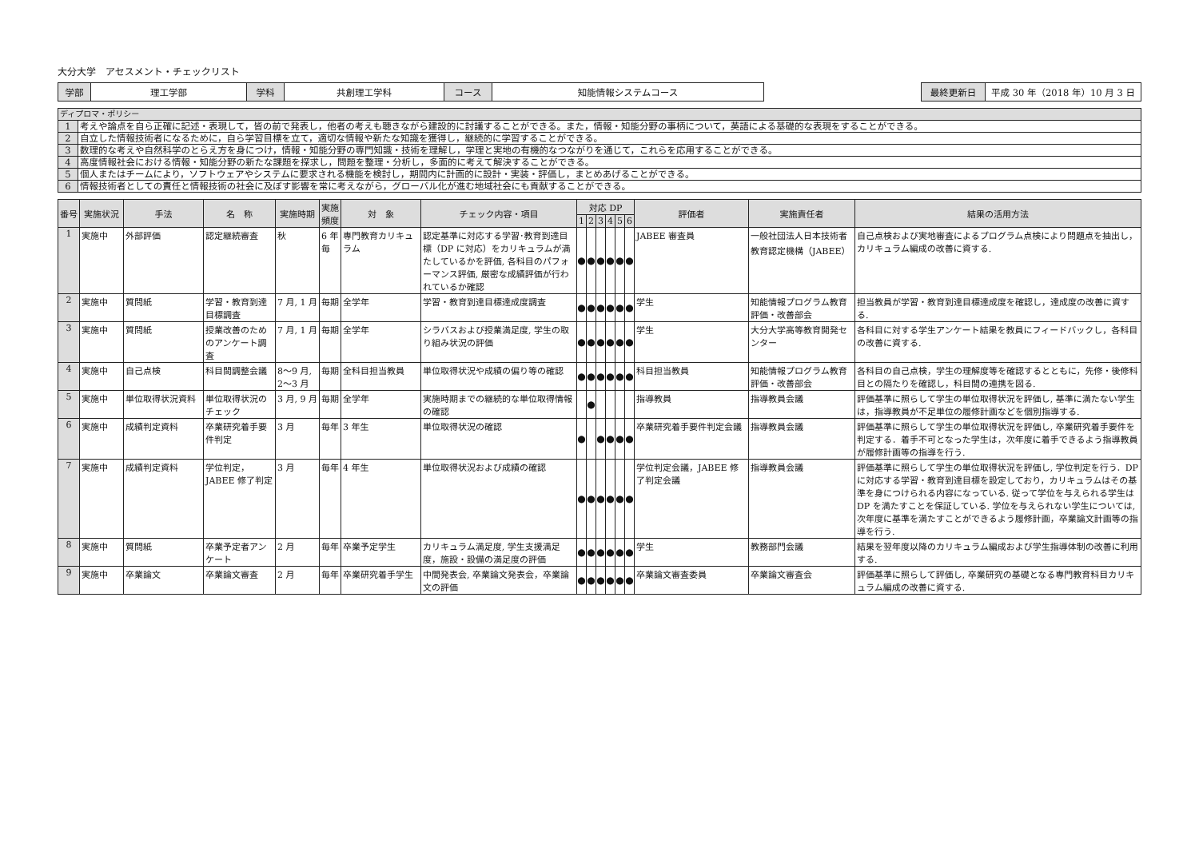大分大学　アセスメント・チェックリスト
| 学部 | 理工学部 | 学科 | 共創理工学科 | コース | 知能情報システムコース |
| 最終更新日 | 平成 30 年（2018 年）10 月 3 日 |
| ディプロマ・ポリシー | |
| 1 | 考えや論点を自ら正確に記述・表現して，皆の前で発表し，他者の考えも聴きながら建設的に討議することができる。また，情報・知能分野の事柄について，英語による基礎的な表現をすることができる。 |
| 2 | 自立した情報技術者になるために，自ら学習目標を立て，適切な情報や新たな知識を獲得し，継続的に学習することができる。 |
| 3 | 数理的な考えや自然科学のとらえ方を身につけ，情報・知能分野の専門知識・技術を理解し，学理と実地の有機的なつながりを通じて，これらを応用することができる。 |
| 4 | 高度情報社会における情報・知能分野の新たな課題を探求し，問題を整理・分析し，多面的に考えて解決することができる。 |
| 5 | 個人またはチームにより，ソフトウェアやシステムに要求される機能を検討し，期間内に計画的に設計・実装・評価し，まとめあげることができる。 |
| 6 | 情報技術者としての責任と情報技術の社会に及ぼす影響を常に考えながら，グローバル化が進む地域社会にも貢献することができる。 |
| 番号 | 実施状況 | 手法 | 名 称 | 実施時期 | 実施頻度 | 対 象 | チェック内容・項目 | 対応 DP | | | | | | 評価者 | 実施責任者 | 結果の活用方法 |
| --- | --- | --- | --- | --- | --- | --- | --- | --- | --- | --- | --- | --- | --- | --- | --- | --- |
| | | | | | | | | 1 | 2 | 3 | 4 | 5 | 6 | | | |
| 1 | 実施中 | 外部評価 | 認定継続審査 | 秋 | 6 年毎 | 専門教育カリキュラム | 認定基準に対応する学習･教育到達目標（DP に対応）をカリキュラムが満たしているかを評価, 各科目のパフォーマンス評価, 厳密な成績評価が行われているか確認 | ● | ● | ● | ● | ● | ● | JABEE 審査員 | 一般社団法人日本技術者教育認定機構（JABEE） | 自己点検および実地審査によるプログラム点検により問題点を抽出し，カリキュラム編成の改善に資する. |
| 2 | 実施中 | 質問紙 | 学習・教育到達目標調査 | 7 月, 1 月 | 毎期 | 全学年 | 学習・教育到達目標達成度調査 | ● | ● | ● | ● | ● | ● | 学生 | 知能情報プログラム教育評価・改善部会 | 担当教員が学習・教育到達目標達成度を確認し，達成度の改善に資する. |
| 3 | 実施中 | 質問紙 | 授業改善のためのアンケート調査 | 7 月, 1 月 | 毎期 | 全学年 | シラバスおよび授業満足度, 学生の取り組み状況の評価 | ● | ● | ● | ● | ● | ● | 学生 | 大分大学高等教育開発センター | 各科目に対する学生アンケート結果を教員にフィードバックし，各科目の改善に資する. |
| 4 | 実施中 | 自己点検 | 科目間調整会議 | 8～9 月, 2～3 月 | 毎期 | 全科目担当教員 | 単位取得状況や成績の偏り等の確認 | ● | ● | ● | ● | ● | ● | 科目担当教員 | 知能情報プログラム教育評価・改善部会 | 各科目の自己点検，学生の理解度等を確認するとともに，先修・後修科目との隔たりを確認し，科目間の連携を図る. |
| 5 | 実施中 | 単位取得状況資料 | 単位取得状況のチェック | 3 月, 9 月 | 毎期 | 全学年 | 実施時期までの継続的な単位取得情報の確認 | | ● | | | | | 指導教員 | 指導教員会議 | 評価基準に照らして学生の単位取得状況を評価し, 基準に満たない学生は，指導教員が不足単位の履修計画などを個別指導する. |
| 6 | 実施中 | 成績判定資料 | 卒業研究着手要件判定 | 3 月 | 毎年 | 3 年生 | 単位取得状況の確認 | ● | | ● | ● | ● | ● | 卒業研究着手要件判定会議 | 指導教員会議 | 評価基準に照らして学生の単位取得状況を評価し, 卒業研究着手要件を判定する．着手不可となった学生は，次年度に着手できるよう指導教員が履修計画等の指導を行う. |
| 7 | 実施中 | 成績判定資料 | 学位判定，JABEE 修了判定 | 3 月 | 毎年 | 4 年生 | 単位取得状況および成績の確認 | ● | ● | ● | ● | ● | ● | 学位判定会議，JABEE 修了判定会議 | 指導教員会議 | 評価基準に照らして学生の単位取得状況を評価し, 学位判定を行う．DP に対応する学習・教育到達目標を設定しており，カリキュラムはその基準を身につけられる内容になっている. 従って学位を与えられる学生は DP を満たすことを保証している. 学位を与えられない学生については, 次年度に基準を満たすことができるよう履修計画，卒業論文計画等の指導を行う. |
| 8 | 実施中 | 質問紙 | 卒業予定者アンケート | 2 月 | 毎年 | 卒業予定学生 | カリキュラム満足度, 学生支援満足度，施設・設備の満足度の評価 | ● | ● | ● | ● | ● | ● | 学生 | 教務部門会議 | 結果を翌年度以降のカリキュラム編成および学生指導体制の改善に利用する. |
| 9 | 実施中 | 卒業論文 | 卒業論文審査 | 2 月 | 毎年 | 卒業研究着手学生 | 中間発表会, 卒業論文発表会，卒業論文の評価 | ● | ● | ● | ● | ● | ● | 卒業論文審査委員 | 卒業論文審査会 | 評価基準に照らして評価し, 卒業研究の基礎となる専門教育科目カリキュラム編成の改善に資する. |